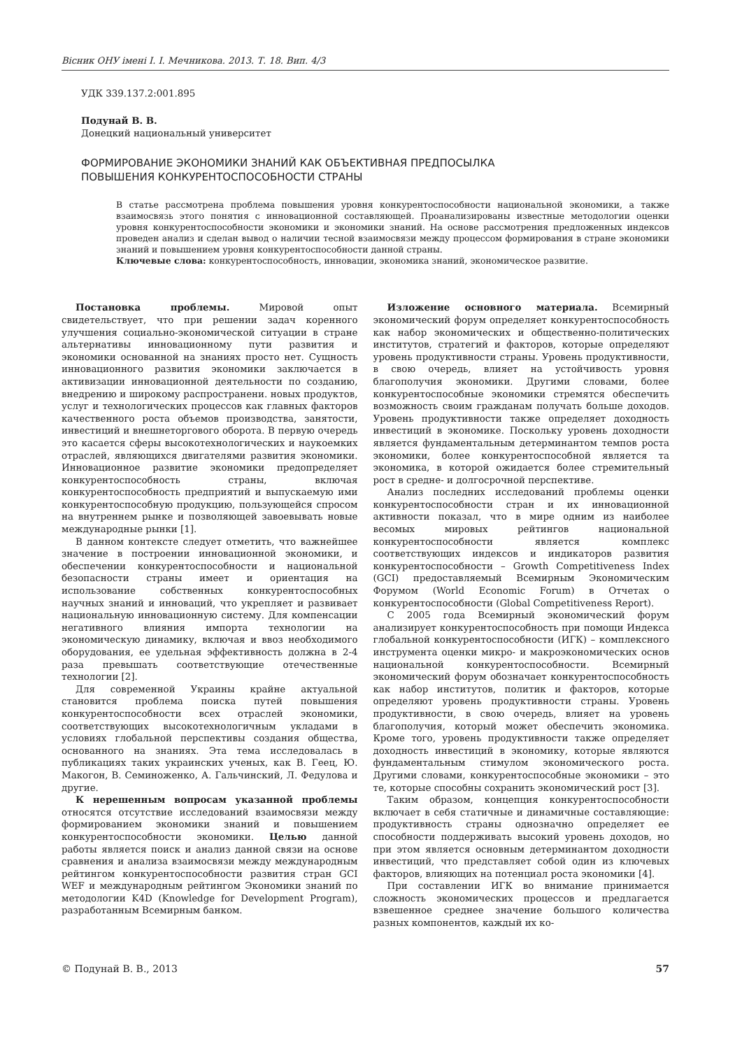Вісник ОНУ імені І. І. Мечникова. 2013. Т. 18. Вип. 4/3
УДК 339.137.2:001.895
Подунай В. В.
Донецкий национальный университет
ФОРМИРОВАНИЕ ЭКОНОМИКИ ЗНАНИЙ КАК ОБЪЕКТИВНАЯ ПРЕДПОСЫЛКА
ПОВЫШЕНИЯ КОНКУРЕНТОСПОСОБНОСТИ СТРАНЫ
В статье рассмотрена проблема повышения уровня конкурентоспособности национальной экономики, а также взаимосвязь этого понятия с инновационной составляющей. Проанализированы известные методологии оценки уровня конкурентоспособности экономики и экономики знаний. На основе рассмотрения предложенных индексов проведен анализ и сделан вывод о наличии тесной взаимосвязи между процессом формирования в стране экономики знаний и повышением уровня конкурентоспособности данной страны.
Ключевые слова: конкурентоспособность, инновации, экономика знаний, экономическое развитие.
Постановка проблемы. Мировой опыт свидетельствует, что при решении задач коренного улучшения социально-экономической ситуации в стране альтернативы инновационному пути развития и экономики основанной на знаниях просто нет. Сущность инновационного развития экономики заключается в активизации инновационной деятельности по созданию, внедрению и широкому распространени. новых продуктов, услуг и технологических процессов как главных факторов качественного роста объемов производства, занятости, инвестиций и внешнеторгового оборота. В первую очередь это касается сферы высокотехнологических и наукоемких отраслей, являющихся двигателями развития экономики. Инновационное развитие экономики предопределяет конкурентоспособность страны, включая конкурентоспособность предприятий и выпускаемую ими конкурентоспособную продукцию, пользующейся спросом на внутреннем рынке и позволяющей завоевывать новые международные рынки [1].
В данном контексте следует отметить, что важнейшее значение в построении инновационной экономики, и обеспечении конкурентоспособности и национальной безопасности страны имеет и ориентация на использование собственных конкурентоспособных научных знаний и инноваций, что укрепляет и развивает национальную инновационную систему. Для компенсации негативного влияния импорта технологии на экономическую динамику, включая и ввоз необходимого оборудования, ее удельная эффективность должна в 2-4 раза превышать соответствующие отечественные технологии [2].
Для современной Украины крайне актуальной становится проблема поиска путей повышения конкурентоспособности всех отраслей экономики, соответствующих высокотехнологичным укладами в условиях глобальной перспективы создания общества, основанного на знаниях. Эта тема исследовалась в публикациях таких украинских ученых, как В. Геец, Ю. Макогон, В. Семиноженко, А. Гальчинский, Л. Федулова и другие.
К нерешенным вопросам указанной проблемы относятся отсутствие исследований взаимосвязи между формированием экономики знаний и повышением конкурентоспособности экономики. Целью данной работы является поиск и анализ данной связи на основе сравнения и анализа взаимосвязи между международным рейтингом конкурентоспособности развития стран GCI WEF и международным рейтингом Экономики знаний по методологии K4D (Knowledge for Development Program), разработанным Всемирным банком.
Изложение основного материала. Всемирный экономический форум определяет конкурентоспособность как набор экономических и общественно-политических институтов, стратегий и факторов, которые определяют уровень продуктивности страны. Уровень продуктивности, в свою очередь, влияет на устойчивость уровня благополучия экономики. Другими словами, более конкурентоспособные экономики стремятся обеспечить возможность своим гражданам получать больше доходов. Уровень продуктивности также определяет доходность инвестиций в экономике. Поскольку уровень доходности является фундаментальным детерминантом темпов роста экономики, более конкурентоспособной является та экономика, в которой ожидается более стремительный рост в средне- и долгосрочной перспективе.
Анализ последних исследований проблемы оценки конкурентоспособности стран и их инновационной активности показал, что в мире одним из наиболее весомых мировых рейтингов национальной конкурентоспособности является комплекс соответствующих индексов и индикаторов развития конкурентоспособности – Growth Competitiveness Index (GCI) предоставляемый Всемирным Экономическим Форумом (World Economic Forum) в Отчетах о конкурентоспособности (Global Competitiveness Report).
С 2005 года Всемирный экономический форум анализирует конкурентоспособность при помощи Индекса глобальной конкурентоспособности (ИГК) – комплексного инструмента оценки микро- и макроэкономических основ национальной конкурентоспособности. Всемирный экономический форум обозначает конкурентоспособность как набор институтов, политик и факторов, которые определяют уровень продуктивности страны. Уровень продуктивности, в свою очередь, влияет на уровень благополучия, который может обеспечить экономика. Кроме того, уровень продуктивности также определяет доходность инвестиций в экономику, которые являются фундаментальным стимулом экономического роста. Другими словами, конкурентоспособные экономики – это те, которые способны сохранить экономический рост [3].
Таким образом, концепция конкурентоспособности включает в себя статичные и динамичные составляющие: продуктивность страны однозначно определяет ее способности поддерживать высокий уровень доходов, но при этом является основным детерминантом доходности инвестиций, что представляет собой один из ключевых факторов, влияющих на потенциал роста экономики [4].
При составлении ИГК во внимание принимается сложность экономических процессов и предлагается взвешенное среднее значение большого количества разных компонентов, каждый их ко-
© Подунай В. В., 2013 57